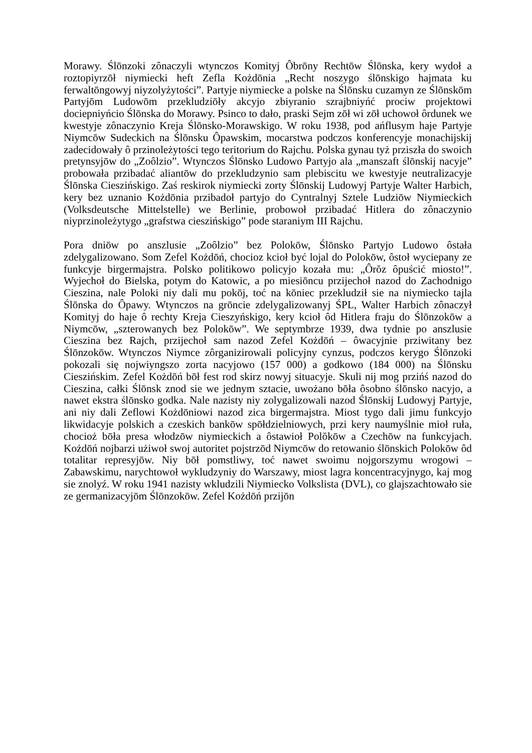Morawy. Ślōnzoki zônaczyli wtynczos Komityj Ôbrōny Rechtōw Ślōnska, kery wydoł a roztopiyrzōł niymiecki heft Zefla Kożdōnia „Recht noszygo ślōnskigo hajmata ku ferwaltōngowyj niyzolyżytości”. Partyje niymiecke a polske na Ślōnsku cuzamyn ze Ślōnskōm Partyjōm Ludowōm przekludziōły akcyjo zbiyranio szrajbniyńć prociw projektowi dociepniyńcio Ślōnska do Morawy. Psinco to dało, praski Sejm zōł wi zōł uchowoł ôrdunek we kwestyje zônaczynio Kreja Ślōnsko-Morawskigo. W roku 1938, pod ańflusym haje Partyje Niymcōw Sudeckich na Ślōnsku Ôpawskim, mocarstwa podczos konferencyje monachijskij zadecidowały ô przinoleżytości tego teritorium do Rajchu. Polska gynau tyż prziszła do swoich pretynsyjōw do „Zoôlzio”. Wtynczos Ślōnsko Ludowo Partyjo ala „manszaft ślōnskij nacyje” probowała przibadać aliantōw do przekludzynio sam plebiscitu we kwestyje neutralizacyje Ślōnska Cieszińskigo. Zaś reskirok niymiecki zorty Ślōnskij Ludowyj Partyje Walter Harbich, kery bez uznanio Kożdōnia przibadoł partyjo do Cyntralnyj Sztele Ludziōw Niymieckich (Volksdeutsche Mittelstelle) we Berlinie, probowoł przibadać Hitlera do zônaczynio niyprzinoleżytygo „grafstwa cieszińskigo” pode staraniym III Rajchu.
Pora dniōw po anszlusie „Zoôlzio” bez Polokōw, Ślōnsko Partyjo Ludowo ôstała zdelygalizowano. Som Zefel Kożdōń, chocioz kcioł być lojal do Polokōw, ôstoł wyciepany ze funkcyje birgermajstra. Polsko politikowo policyjo kozała mu: „Ôrŏz ôpuścić miosto!”. Wyjechoł do Bielska, potym do Katowic, a po miesiōncu przijechoł nazod do Zachodnigo Cieszina, nale Poloki niy dali mu pokōj, toć na kōniec przekludził sie na niymiecko tajla Ślōnska do Ôpawy. Wtynczos na grōncie zdelygalizowanyj ŚPL, Walter Harbich zônaczył Komityj do haje ô rechty Kreja Cieszyńskigo, kery kcioł ôd Hitlera fraju do Ślōnzokōw a Niymcōw, „szterowanych bez Polokōw”. We septymbrze 1939, dwa tydnie po anszlusie Cieszina bez Rajch, przijechoł sam nazod Zefel Kożdōń – ôwacyjnie prziwitany bez Ślōnzokōw. Wtynczos Niymce zôrganizirowali policyjny cynzus, podczos kerygo Ślōnzoki pokozali się nojwiyngszo zorta nacyjowo (157 000) a godkowo (184 000) na Ślōnsku Cieszińskim. Zefel Kożdōń bōł fest rod skirz nowyj situacyje. Skuli nij mog przińś nazod do Cieszina, całki Ślōnsk znod sie we jednym sztacie, uwożano bōła ôsobno ślōnsko nacyjo, a nawet ekstra ślōnsko godka. Nale nazisty niy zolygalizowali nazod Ślōnskij Ludowyj Partyje, ani niy dali Zeflowi Kożdōniowi nazod zica birgermajstra. Miost tygo dali jimu funkcyjo likwidacyje polskich a czeskich bankōw spōłdzielniowych, przi kery naumyślnie mioł ruła, chocioż bōła presa włodzōw niymieckich a ôstawioł Polŏkōw a Czechōw na funkcyjach. Kożdōń nojbarzi użiwoł swoj autoritet pojstrzōd Niymcōw do retowanio ślōnskich Polokōw ôd totalitar represyjōw. Niy bōł pomstliwy, toć nawet swoimu nojgorszymu wrogowi – Zabawskimu, narychtowoł wykludzyniy do Warszawy, miost lagra koncentracyjnygo, kaj mog sie znolyź. W roku 1941 nazisty wkludzili Niymiecko Volkslista (DVL), co glajszachtowało sie ze germanizacyjōm Ślōnzokōw. Zefel Kożdōń przijōn